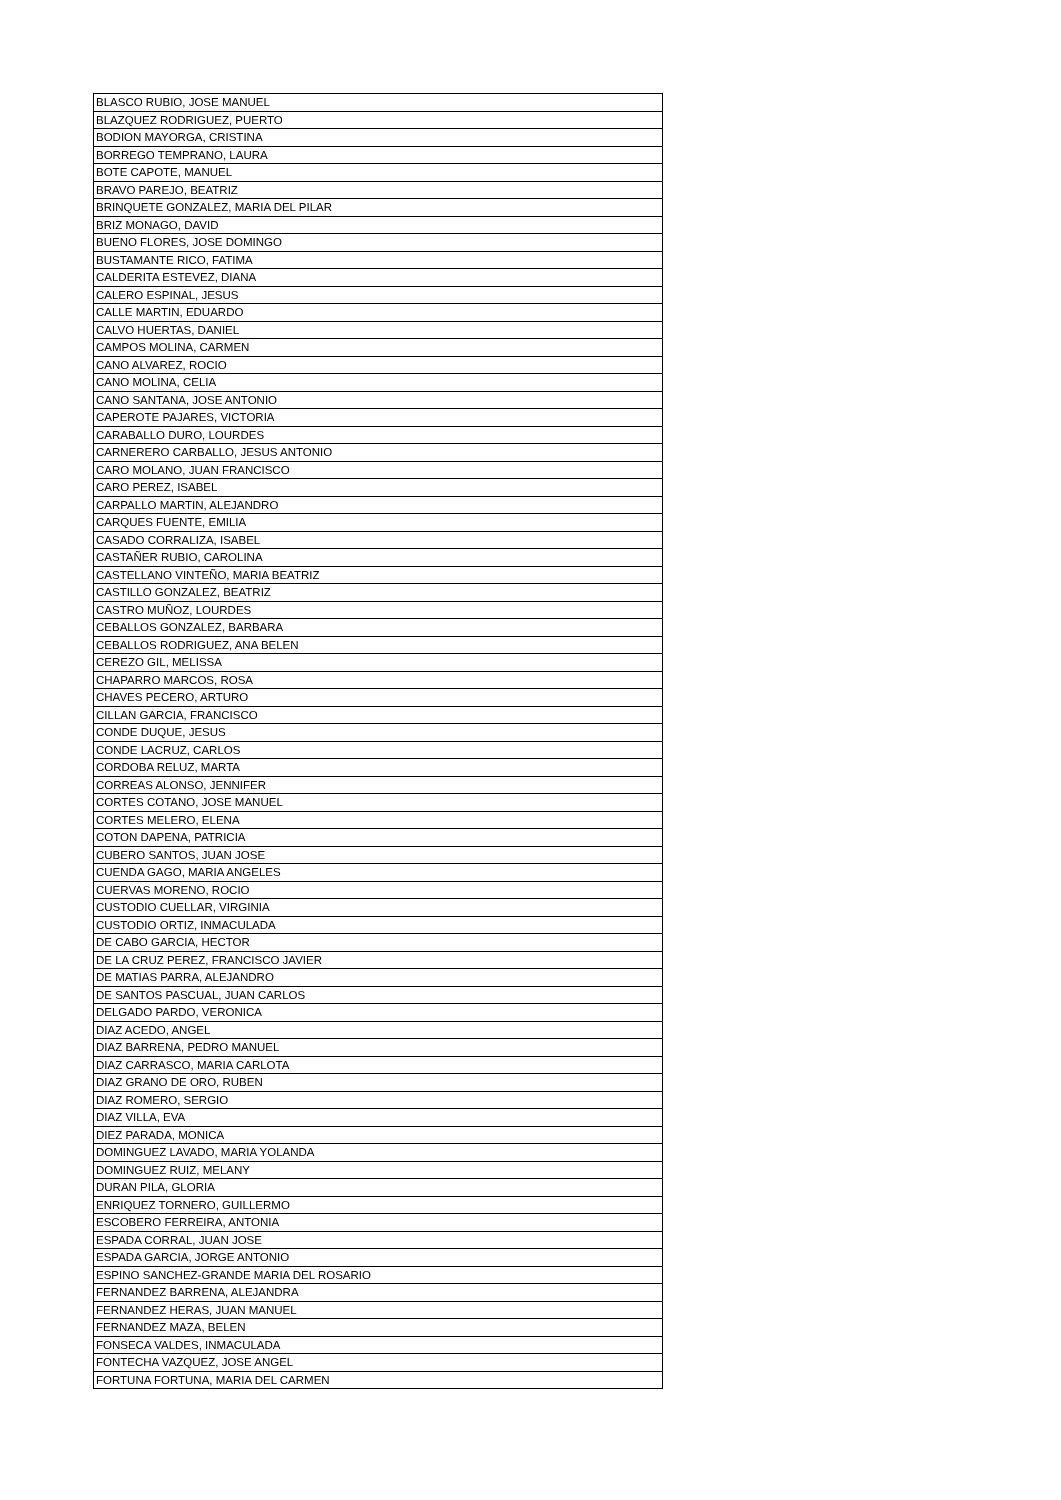| BLASCO RUBIO, JOSE MANUEL |
| BLAZQUEZ RODRIGUEZ, PUERTO |
| BODION MAYORGA, CRISTINA |
| BORREGO TEMPRANO, LAURA |
| BOTE CAPOTE, MANUEL |
| BRAVO PAREJO, BEATRIZ |
| BRINQUETE GONZALEZ, MARIA DEL PILAR |
| BRIZ MONAGO, DAVID |
| BUENO FLORES, JOSE DOMINGO |
| BUSTAMANTE RICO, FATIMA |
| CALDERITA ESTEVEZ, DIANA |
| CALERO ESPINAL, JESUS |
| CALLE MARTIN, EDUARDO |
| CALVO HUERTAS, DANIEL |
| CAMPOS MOLINA, CARMEN |
| CANO ALVAREZ, ROCIO |
| CANO MOLINA, CELIA |
| CANO SANTANA, JOSE ANTONIO |
| CAPEROTE PAJARES, VICTORIA |
| CARABALLO DURO, LOURDES |
| CARNERERO CARBALLO, JESUS ANTONIO |
| CARO MOLANO, JUAN FRANCISCO |
| CARO PEREZ, ISABEL |
| CARPALLO MARTIN, ALEJANDRO |
| CARQUES FUENTE, EMILIA |
| CASADO CORRALIZA, ISABEL |
| CASTAÑER RUBIO, CAROLINA |
| CASTELLANO VINTEÑO, MARIA BEATRIZ |
| CASTILLO GONZALEZ, BEATRIZ |
| CASTRO MUÑOZ, LOURDES |
| CEBALLOS GONZALEZ, BARBARA |
| CEBALLOS RODRIGUEZ, ANA BELEN |
| CEREZO GIL, MELISSA |
| CHAPARRO MARCOS, ROSA |
| CHAVES PECERO, ARTURO |
| CILLAN GARCIA, FRANCISCO |
| CONDE DUQUE, JESUS |
| CONDE LACRUZ, CARLOS |
| CORDOBA RELUZ, MARTA |
| CORREAS ALONSO, JENNIFER |
| CORTES COTANO, JOSE MANUEL |
| CORTES MELERO, ELENA |
| COTON DAPENA, PATRICIA |
| CUBERO SANTOS, JUAN JOSE |
| CUENDA GAGO, MARIA ANGELES |
| CUERVAS MORENO, ROCIO |
| CUSTODIO CUELLAR, VIRGINIA |
| CUSTODIO ORTIZ, INMACULADA |
| DE CABO GARCIA, HECTOR |
| DE LA CRUZ PEREZ, FRANCISCO JAVIER |
| DE MATIAS PARRA, ALEJANDRO |
| DE SANTOS PASCUAL, JUAN CARLOS |
| DELGADO PARDO, VERONICA |
| DIAZ ACEDO, ANGEL |
| DIAZ BARRENA, PEDRO MANUEL |
| DIAZ CARRASCO, MARIA CARLOTA |
| DIAZ GRANO DE ORO, RUBEN |
| DIAZ ROMERO, SERGIO |
| DIAZ VILLA, EVA |
| DIEZ PARADA, MONICA |
| DOMINGUEZ LAVADO, MARIA YOLANDA |
| DOMINGUEZ RUIZ, MELANY |
| DURAN PILA, GLORIA |
| ENRIQUEZ TORNERO, GUILLERMO |
| ESCOBERO FERREIRA, ANTONIA |
| ESPADA CORRAL, JUAN JOSE |
| ESPADA GARCIA, JORGE ANTONIO |
| ESPINO SANCHEZ-GRANDE MARIA DEL ROSARIO |
| FERNANDEZ BARRENA, ALEJANDRA |
| FERNANDEZ HERAS, JUAN MANUEL |
| FERNANDEZ MAZA, BELEN |
| FONSECA VALDES, INMACULADA |
| FONTECHA VAZQUEZ, JOSE ANGEL |
| FORTUNA FORTUNA, MARIA DEL CARMEN |